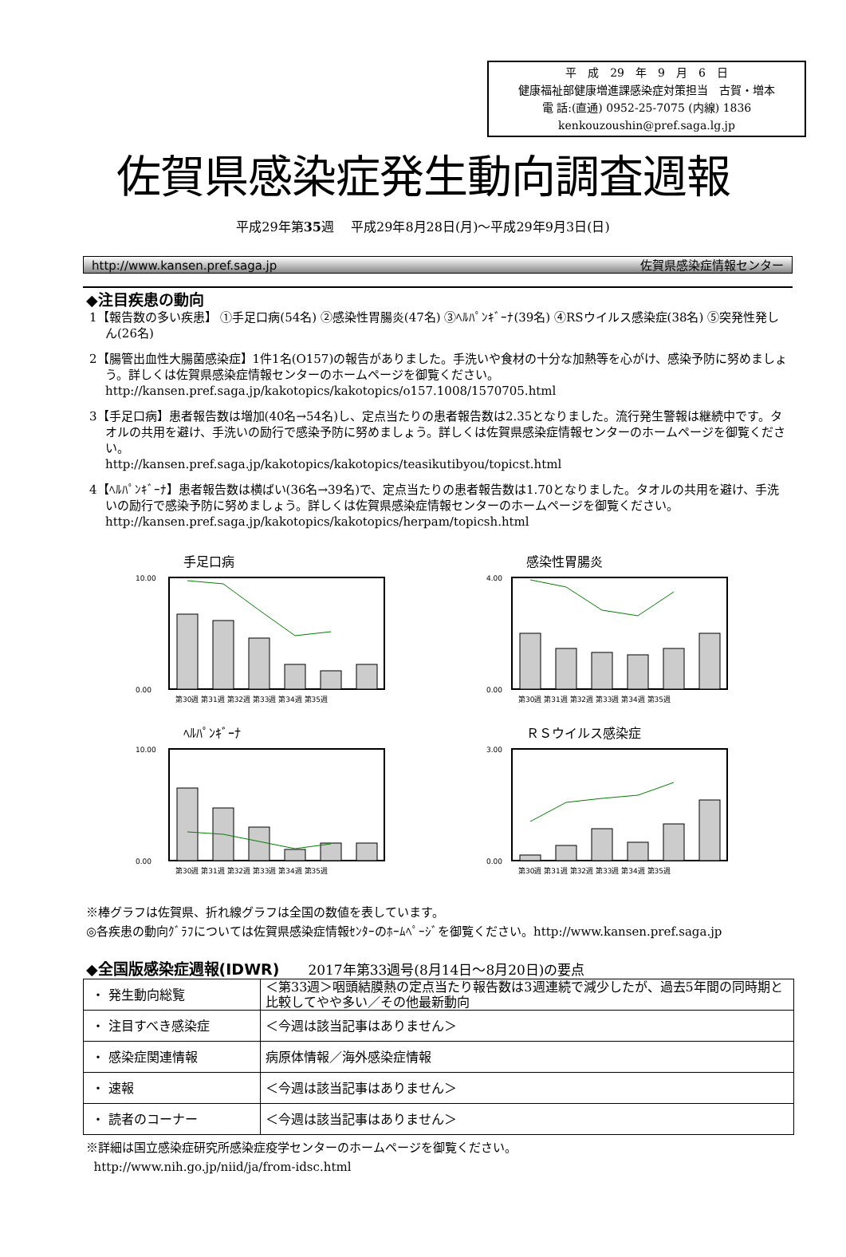平　成　29　年　9　月　6　日
健康福祉部健康増進課感染症対策担当　古賀・増本
電 話:(直通) 0952-25-7075 (内線) 1836
kenkouzoushin@pref.saga.lg.jp
佐賀県感染症発生動向調査週報
平成29年第35週　 平成29年8月28日(月)～平成29年9月3日(日)
http://www.kansen.pref.saga.jp 佐賀県感染症情報センター
◆注目疾患の動向
1【報告数の多い疾患】 ①手足口病(54名) ②感染性胃腸炎(47名) ③ﾍﾙﾊﾟﾝｷﾞｰﾅ(39名) ④RSウイルス感染症(38名) ⑤突発性発しん(26名)
2【腸管出血性大腸菌感染症】1件1名(O157)の報告がありました。手洗いや食材の十分な加熱等を心がけ、感染予防に努めましょう。詳しくは佐賀県感染症情報センターのホームページを御覧ください。
http://kansen.pref.saga.jp/kakotopics/kakotopics/o157.1008/1570705.html
3【手足口病】患者報告数は増加(40名→54名)し、定点当たりの患者報告数は2.35となりました。流行発生警報は継続中です。タオルの共用を避け、手洗いの励行で感染予防に努めましょう。詳しくは佐賀県感染症情報センターのホームページを御覧ください。
http://kansen.pref.saga.jp/kakotopics/kakotopics/teasikutibyou/topicst.html
4【ﾍﾙﾊﾟﾝｷﾞｰﾅ】患者報告数は横ばい(36名→39名)で、定点当たりの患者報告数は1.70となりました。タオルの共用を避け、手洗いの励行で感染予防に努めましょう。詳しくは佐賀県感染症情報センターのホームページを御覧ください。
http://kansen.pref.saga.jp/kakotopics/kakotopics/herpam/topicsh.html
手足口病
10.00
0.00
第30週 第31週 第32週 第33週 第34週 第35週
感染性胃腸炎
4.00
0.00
第30週 第31週 第32週 第33週 第34週 第35週
ﾍﾙﾊﾟﾝｷﾞｰﾅ
10.00
0.00
第30週 第31週 第32週 第33週 第34週 第35週
ＲＳウイルス感染症
3.00
0.00
第30週 第31週 第32週 第33週 第34週 第35週
※棒グラフは佐賀県、折れ線グラフは全国の数値を表しています。
◎各疾患の動向ｸﾞﾗﾌについては佐賀県感染症情報ｾﾝﾀｰのﾎｰﾑﾍﾟｰｼﾞを御覧ください。http://www.kansen.pref.saga.jp
◆全国版感染症週報(IDWR)　　2017年第33週号(8月14日～8月20日)の要点
| ・ 発生動向総覧 | ＜第33週＞咽頭結膜熱の定点当たり報告数は3週連続で減少したが、過去5年間の同時期と比較してやや多い／その他最新動向 |
| ・ 注目すべき感染症 | ＜今週は該当記事はありません＞ |
| ・ 感染症関連情報 | 病原体情報／海外感染症情報 |
| ・ 速報 | ＜今週は該当記事はありません＞ |
| ・ 読者のコーナー | ＜今週は該当記事はありません＞ |
※詳細は国立感染症研究所感染症疫学センターのホームページを御覧ください。
http://www.nih.go.jp/niid/ja/from-idsc.html